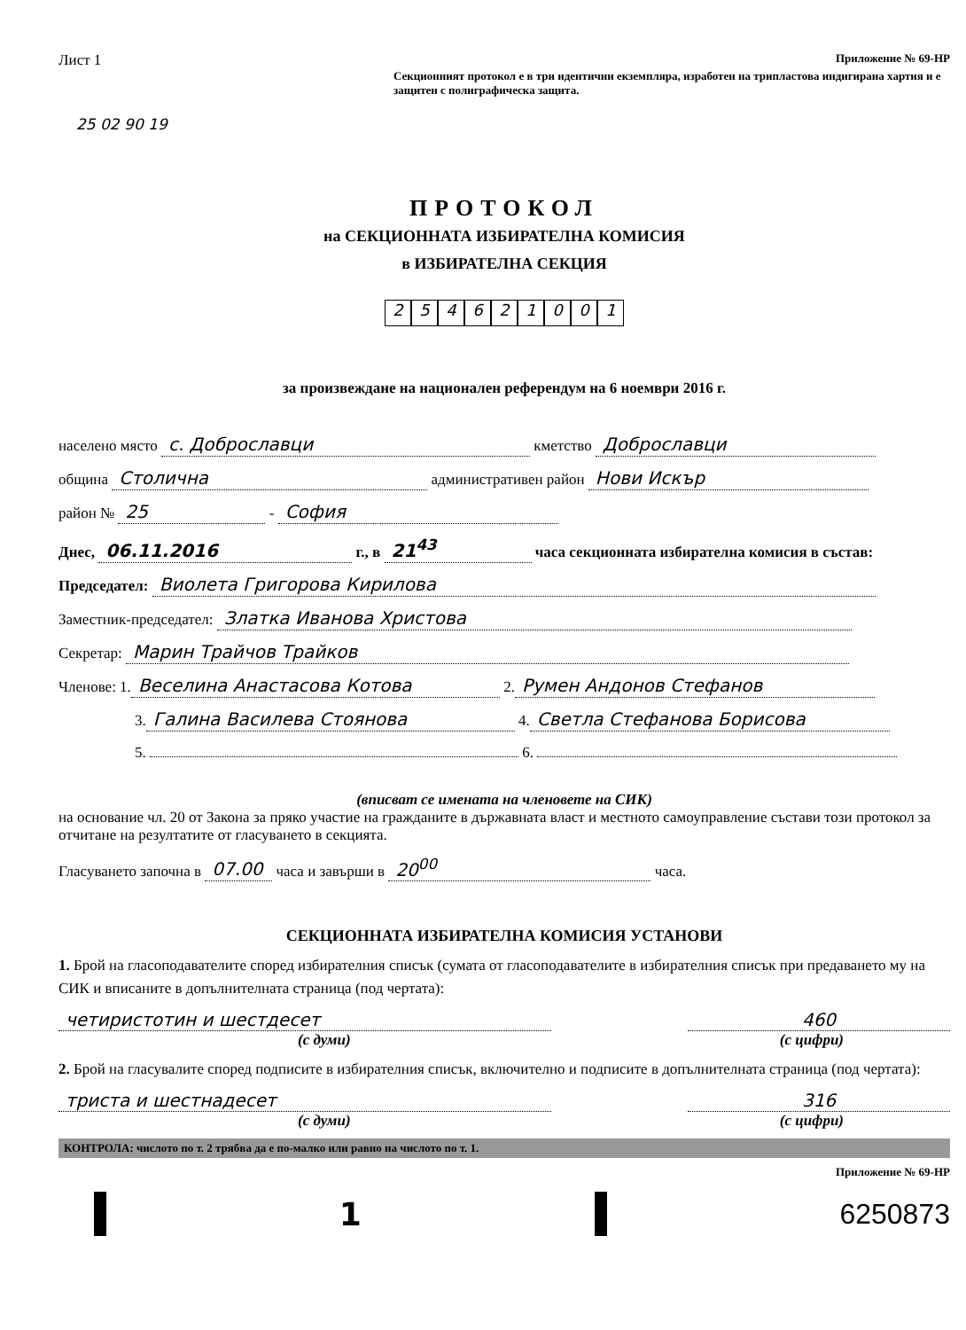Лист 1 Приложение № 69-НР
Секционният протокол е в три идентични екземпляра, изработен на трипластова индигирана хартия и е защитен с полиграфическа защита.
25 02 90 19
ПРОТОКОЛ
на СЕКЦИОННАТА ИЗБИРАТЕЛНА КОМИСИЯ
в ИЗБИРАТЕЛНА СЕКЦИЯ
254621001
за произвеждане на национален референдум на 6 ноември 2016 г.
населено място с. Доброславци кметство Доброславци
община Столична административен район Нови Искър
район № 25 - София
Днес, 06.11.2016 г., в 21<sup>43</sup> часа секционната избирателна комисия в състав:
Председател: Виолета Григорова Кирилова
Заместник-председател: Златка Иванова Христова
Секретар: Марин Трайчов Трайков
Членове: 1. Веселина Анастасова Котова 2. Румен Андонов Стефанов
3. Галина Василева Стоянова 4. Светла Стефанова Борисова
5. 6.
(вписват се имената на членовете на СИК)
на основание чл. 20 от Закона за пряко участие на гражданите в държавната власт и местното самоуправление състави този протокол за отчитане на резултатите от гласуването в секцията.
Гласуването започна в 07.00 часа и завърши в 20<sup>00</sup> часа.
СЕКЦИОННАТА ИЗБИРАТЕЛНА КОМИСИЯ УСТАНОВИ
1. Брой на гласоподавателите според избирателния списък (сумата от гласоподавателите в избирателния списък при предаването му на СИК и вписаните в допълнителната страница (под чертата):
четиристотин и шестдесет 460
(с думи) (с цифри)
2. Брой на гласувалите според подписите в избирателния списък, включително и подписите в допълнителната страница (под чертата):
триста и шестнадесет 316
(с думи) (с цифри)
КОНТРОЛА: числото по т. 2 трябва да е по-малко или равно на числото по т. 1.
Приложение № 69-НР
1 6250873